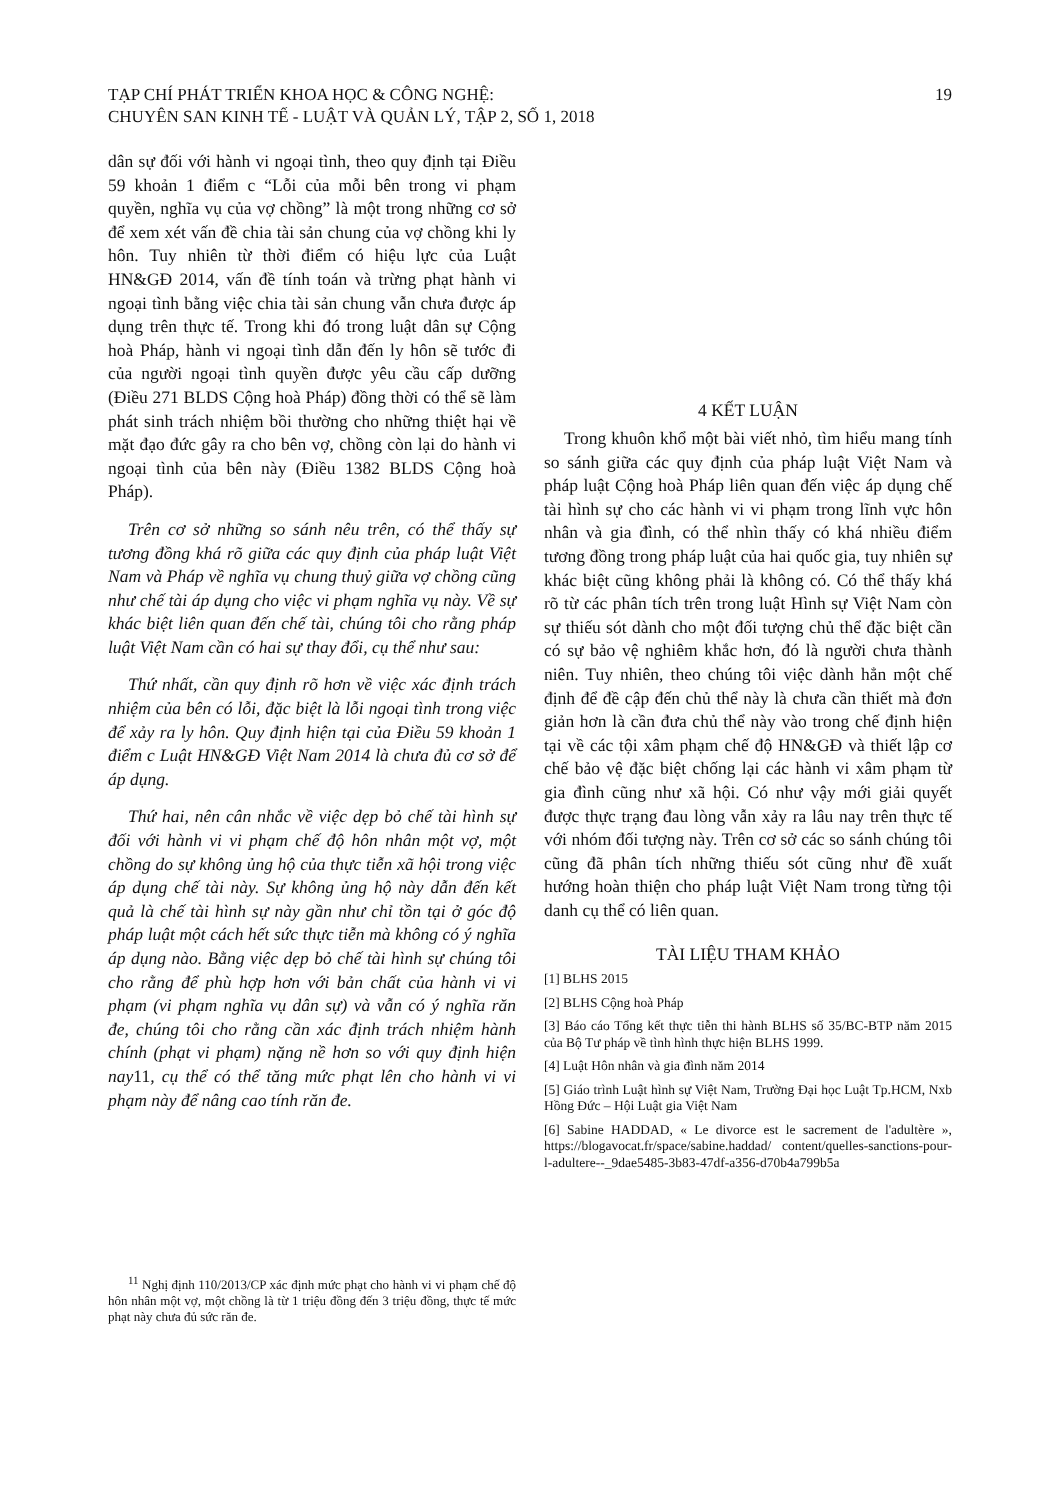TẠP CHÍ PHÁT TRIỂN KHOA HỌC & CÔNG NGHỆ:
CHUYÊN SAN KINH TẾ - LUẬT VÀ QUẢN LÝ, TẬP 2, SỐ 1, 2018
19
dân sự đối với hành vi ngoại tình, theo quy định tại Điều 59 khoản 1 điểm c “Lỗi của mỗi bên trong vi phạm quyền, nghĩa vụ của vợ chồng” là một trong những cơ sở để xem xét vấn đề chia tài sản chung của vợ chồng khi ly hôn. Tuy nhiên từ thời điểm có hiệu lực của Luật HN&GĐ 2014, vấn đề tính toán và trừng phạt hành vi ngoại tình bằng việc chia tài sản chung vẫn chưa được áp dụng trên thực tế. Trong khi đó trong luật dân sự Cộng hoà Pháp, hành vi ngoại tình dẫn đến ly hôn sẽ tước đi của người ngoại tình quyền được yêu cầu cấp dưỡng (Điều 271 BLDS Cộng hoà Pháp) đồng thời có thể sẽ làm phát sinh trách nhiệm bồi thường cho những thiệt hại về mặt đạo đức gây ra cho bên vợ, chồng còn lại do hành vi ngoại tình của bên này (Điều 1382 BLDS Cộng hoà Pháp).
Trên cơ sở những so sánh nêu trên, có thể thấy sự tương đồng khá rõ giữa các quy định của pháp luật Việt Nam và Pháp về nghĩa vụ chung thuỷ giữa vợ chồng cũng như chế tài áp dụng cho việc vi phạm nghĩa vụ này. Về sự khác biệt liên quan đến chế tài, chúng tôi cho rằng pháp luật Việt Nam cần có hai sự thay đổi, cụ thể như sau:
Thứ nhất, cần quy định rõ hơn về việc xác định trách nhiệm của bên có lỗi, đặc biệt là lỗi ngoại tình trong việc để xảy ra ly hôn. Quy định hiện tại của Điều 59 khoản 1 điểm c Luật HN&GĐ Việt Nam 2014 là chưa đủ cơ sở để áp dụng.
Thứ hai, nên cân nhắc về việc dẹp bỏ chế tài hình sự đối với hành vi vi phạm chế độ hôn nhân một vợ, một chồng do sự không ủng hộ của thực tiễn xã hội trong việc áp dụng chế tài này. Sự không ủng hộ này dẫn đến kết quả là chế tài hình sự này gần như chỉ tồn tại ở góc độ pháp luật một cách hết sức thực tiễn mà không có ý nghĩa áp dụng nào. Bằng việc dẹp bỏ chế tài hình sự chúng tôi cho rằng để phù hợp hơn với bản chất của hành vi vi phạm (vi phạm nghĩa vụ dân sự) và vẫn có ý nghĩa răn đe, chúng tôi cho rằng cần xác định trách nhiệm hành chính (phạt vi phạm) nặng nề hơn so với quy định hiện nay11, cụ thể có thể tăng mức phạt lên cho hành vi vi phạm này để nâng cao tính răn đe.
<sup>11</sup> Nghị định 110/2013/CP xác định mức phạt cho hành vi vi phạm chế độ hôn nhân một vợ, một chồng là từ 1 triệu đồng đến 3 triệu đồng, thực tế mức phạt này chưa đủ sức răn đe.
4 KẾT LUẬN
Trong khuôn khổ một bài viết nhỏ, tìm hiểu mang tính so sánh giữa các quy định của pháp luật Việt Nam và pháp luật Cộng hoà Pháp liên quan đến việc áp dụng chế tài hình sự cho các hành vi vi phạm trong lĩnh vực hôn nhân và gia đình, có thể nhìn thấy có khá nhiều điểm tương đồng trong pháp luật của hai quốc gia, tuy nhiên sự khác biệt cũng không phải là không có. Có thể thấy khá rõ từ các phân tích trên trong luật Hình sự Việt Nam còn sự thiếu sót dành cho một đối tượng chủ thể đặc biệt cần có sự bảo vệ nghiêm khắc hơn, đó là người chưa thành niên. Tuy nhiên, theo chúng tôi việc dành hẳn một chế định để đề cập đến chủ thể này là chưa cần thiết mà đơn giản hơn là cần đưa chủ thể này vào trong chế định hiện tại về các tội xâm phạm chế độ HN&GĐ và thiết lập cơ chế bảo vệ đặc biệt chống lại các hành vi xâm phạm từ gia đình cũng như xã hội. Có như vậy mới giải quyết được thực trạng đau lòng vẫn xảy ra lâu nay trên thực tế với nhóm đối tượng này. Trên cơ sở các so sánh chúng tôi cũng đã phân tích những thiếu sót cũng như đề xuất hướng hoàn thiện cho pháp luật Việt Nam trong từng tội danh cụ thể có liên quan.
TÀI LIỆU THAM KHẢO
[1] BLHS 2015
[2] BLHS Cộng hoà Pháp
[3] Báo cáo Tổng kết thực tiễn thi hành BLHS số 35/BC-BTP năm 2015 của Bộ Tư pháp về tình hình thực hiện BLHS 1999.
[4] Luật Hôn nhân và gia đình năm 2014
[5] Giáo trình Luật hình sự Việt Nam, Trường Đại học Luật Tp.HCM, Nxb Hồng Đức – Hội Luật gia Việt Nam
[6] Sabine HADDAD, « Le divorce est le sacrement de l'adultère », https://blogavocat.fr/space/sabine.haddad/ content/quelles-sanctions-pour-l-adultere--_9dae5485-3b83-47df-a356-d70b4a799b5a